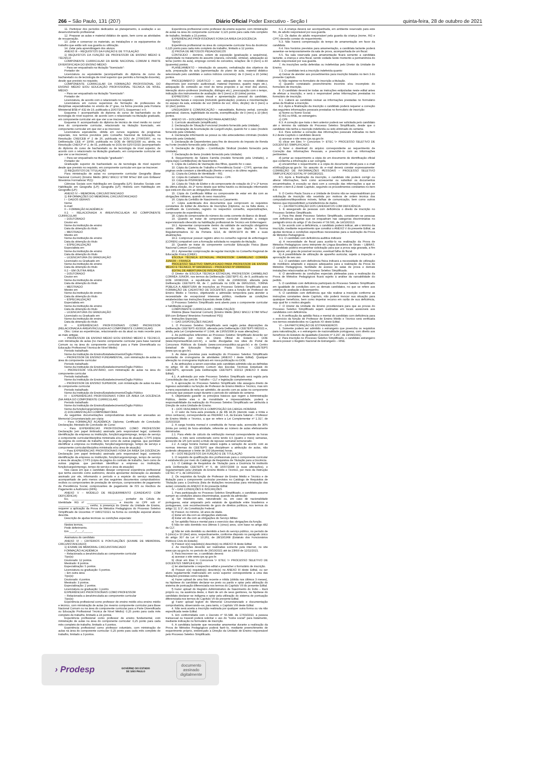266 – São Paulo, 131 (207) Diário Oficial Poder Executivo - Seção I quinta-feira, 28 de outubro de 2021
11. Participar dos períodos dedicados ao planejamento, à avaliação e ao desenvolvimento profissional.
12. Preparar as aulas e material didático de apoio, bem como as atividades de recuperação.
13. Zelar e conservar os materiais, as instalações e os equipamentos de trabalho que estão sob sua guarda ou utilização.
14. Zelar pela aprendizagem dos alunos.
ANEXO III – REQUISITOS DA FUNÇÃO E DE TITULAÇÃO
1) REQUISITOS DA FUNÇÃO DE PROFESSOR DE ENSINO MÉDIO E TÉCNICO
COMPONENTE CURRICULAR DA BASE NACIONAL COMUM E PARTE DIVERSIFICADA DO ENSINO MÉDIO:
– Para ser enquadrado na titulação "licenciado":
Portador de:
Licenciatura ou equivalente (acompanhado do diploma de curso de bacharelado ou de tecnologia de nível superior que permitiu a formação docente), desde que previsto no requisito.
COMPONENTE CURRICULAR DA FORMAÇÃO PROFISSIONAL DO ENSINO MÉDIO E/OU EDUCAÇÃO PROFISSIONAL TÉCNICA DE NÍVEL MÉDIO:
– Para ser enquadrado na titulação "licenciado":
Portador de:
Licenciatura, de acordo com o relacionado no requisito;
Licenciatura em cursos superiores de formação de professores de disciplinas especializadas no ensino de 2º grau, na forma prevista pela Portaria Ministerial BSB nº 432 de 19, publicada a 20/07/1971, Esquemas I e II.
Esquema I: acompanhado do diploma do curso de bacharelado ou de tecnologia de nível superior, de acordo com o relacionado na titulação graduado, em componente curricular em que vier a se inscrever.
Esquema II: acompanhado do diploma de técnico de nível médio no curso/área do componente curricular, relacionado na titulação licenciado, em componente curricular em que vier a se inscrever.
Licenciatura equivalente, obtida em cursos regulares de programas especiais, nos termos previstos pelo Conselho Nacional de Educação, na Resolução CNE/CEB nº 2 de 26, publicada no DOU de 27/06/1997, ou na Deliberação CEE nº 10/99, publicada no DOE de 08/01/2000 ou, ainda, na Resolução CNE/CP nº 2, de 01, publicada no DOU de 02/07/2015 (acompanhado do diploma do curso de bacharelado ou de tecnologia de nível superior, de acordo com o relacionado na titulação graduado, em componente curricular em que vier a se inscrever).
– Para ser enquadrado na titulação "graduado":
Portador de:
Graduação superior de bacharelado ou de tecnologia de nível superior desde que previsto no requisito, em componente curricular em que se inscrever.
2) REQUISITOS DE TITULAÇÃO
Para ministração de aulas no componente curricular Geografia (Base Nacional Comum) (Ensino Médio (BNC/ BNCC/ ETIM/ MTec/ EM com Ênfases/ Itinerários Formativos/ PD)):
Ciências Sociais com Habilitação em Geografia (LP); Estudos Sociais com Habilitação em Geografia (LP); Geografia (LP); História com Habilitação em Geografia (LP);
ANEXO IV – MEMORIAL CIRCUNSTANCIADO
1) INFORMAÇÕES DO MEMORIAL CIRCUNSTANCIADO
I – DADOS GERAIS:
Nome
E-mail
II – FORMAÇÃO ACADÊMICA:
II.1 – RELACIONADA A ÁREA/VINCULADA AO COMPONENTE CURRICULAR
– DOUTORADO
Doutor em
Nome da instituição de ensino
Data da obtenção do título
– MESTRADO
Mestre em
Nome da instituição de ensino
Data da obtenção do título
– ESPECIALIZAÇÃO
Especialista em
Nome da instituição de ensino
Data da obtenção do título
– LICENCIATURA OU GRADUAÇÃO
Licenciado ou Graduado em
Nome da instituição de ensino
Data da obtenção do título
II.2 – EM OUTRA ÁREA
– DOUTORADO
Doutor em
Nome da instituição de ensino
Data da obtenção do título
– MESTRADO
Mestre em
Nome da instituição de ensino
Data da obtenção do título
– ESPECIALIZAÇÃO
Especialista em
Nome da instituição de ensino
Data da obtenção do título
– LICENCIATURA OU GRADUAÇÃO
Licenciado ou Graduado em
Nome da instituição de ensino
Data da obtenção do título
III – EXPERIÊNCIAS PROFISSIONAIS COMO PROFESSOR (RELACIONADA A ÁREA/VINCULADA AO COMPONENTE CURRICULAR):
Obs.: Listar as experiências, relacionando–as da atual ou mais recente para as mais antigas.
– PROFESSOR DE ENSINO MÉDIO E/OU ENSINO MÉDIO E TÉCNICO, com ministração de aulas (no mesmo componente curricular para base nacional Comum ou na área do componente curricular para a Parte Diversificada ou Educação Profissional Técnica de Nível Médio)
Período trabalhado
Nome da Instituição de Ensino/Estabelecimento/Órgão Público
– PROFESSOR DE ENSINO FUNDAMENTAL, com ministração de aulas na área do componente curricular
Período trabalhado
Nome da Instituição de Ensino/Estabelecimento/Órgão Público
– PROFESSOR VOLUNTÁRIO, com ministração de aulas na área do componente curricular
Período trabalhado
Nome da Instituição de Ensino/Estabelecimento/Órgão Público
– PROFESSOR DE ENSINO SUPERIOR, com ministração de aulas na área do componente curricular
Período trabalhado
Nome da Instituição de Ensino/Estabelecimento/Órgão Público
IV – EXPERIÊNCIAS PROFISSIONAIS FORA DA ÁREA DA DOCÊNCIA (NA ÁREA DO COMPONENTE CURRICULAR)
Período trabalhado
Nome da Instituição de Ensino/Estabelecimento/Órgão Público
Nome da função/cargo/emprego
2) DOCUMENTAÇÃO COMPROBATÓRIA
As seguintes documentações comprobatórias deverão ser anexadas ao Memorial Circunstanciado por cópia:
– Para FORMAÇÃO ACADÊMICA: Diploma; Certificado de Conclusão; Declaração; Atestado de Conclusão de Curso
– Para EXPERIÊNCIAS PROFISSIONAIS COMO PROFESSOR: Declaração (em papel timbrado) assinada pelo responsável legal, contendo identificação da empresa ou instituição, função/cargo/emprego, tempo de serviço e componente curricular/disciplina ministrada e/ou área de atuação; CTPS (cópia da página do contrato de trabalho, bem como de outras páginas. que permitam identificar a empresa ou instituição, função/cargo/emprego, tempo de serviço e componente curricular/disciplina ministrada e/ou área de atuação)
– Para EXPERIÊNCIAS PROFISSIONAIS FORA DA ÁREA DA DOCÊNCIA: Declaração (em papel timbrado) assinada pelo responsável legal, contendo identificação da empresa ou instituição, função/cargo/emprego, tempo de serviço e área de atuação; CTPS (cópia da página do contrato de trabalho, bem como de outras páginas. que permitam identificar a empresa ou instituição, função/cargo/emprego, tempo de serviço e área de atuação)
Nos casos em que o candidato desejar comprovar experiência profissional que tenha exercido como autônomo, deverá apresentar declaração ou atestado assinado por ele, informando o período e a espécie do serviço realizado, acompanhado de pelo menos um dos seguintes documentos comprobatórios: recibos ou comprovantes de prestação de serviços, comprovantes de pagamento da Previdência Social, comprovantes de pagamento de ISS ou Recibos de Pagamento a Autônomo (RPA).
ANEXO V – MODELO DE REQUERIMENTO (CANDIDATO COM DEFICIÊNCIA)
Eu, ________________________________, portador da Célula de Identidade RG nº ___________________ e inscrito no CPF sob nº ___________________, venho, à presença do Diretor da Unidade de Ensino, requerer a aplicação da Prova de Métodos Pedagógicos do Processo Seletivo Simplificado de Docentes nº 046/27/2021 na forma ou condição especial abaixo descrita.
Descrição de ajudas técnicas ou condições especiais:
__________________________________________________
Nestes termos,
Pede deferimento.
Em ____/____/______
__________________________________________________
Assinatura do candidato
ANEXO VI – CRITÉRIOS E PONTUAÇÕES (EXAME DE MEMORIAL CIRCUNSTANCIADO)
1) EXAME DE MEMORIAL CIRCUNSTANCIADO
FORMAÇÃO ACADÊMICA
– Relacionada a área/vinculada ao componente curricular
Tipo(s):
Doutorado: 12 pontos.
Mestrado: 8 pontos.
Especialização: 5 pontos.
Licenciatura ou graduação: 5 pontos.
– Em outra área
Tipo(s):
Doutorado: 4 pontos.
Mestrado: 3 pontos.
Especialização: 2 pontos.
Licenciatura ou graduação: 1 ponto.
EXPERIÊNCIAS PROFISSIONAIS COMO PROFESSOR
– Relacionada a área/vinculada ao componente curricular
Tipo(s):
Experiência profissional como professor de ensino médio e/ou ensino médio e técnico, com ministração de aulas (no mesmo componente curricular para Base Nacional Comum ou na área do componente curricular para a Parte Diversificada ou Educação Profissional Técnica de Nível Médio): 0,25 ponto para cada mês completo de trabalho, limitado a 24 pontos.
Experiência profissional como professor de ensino fundamental, com ministração de aulas na área do componente curricular: 0,25 ponto para cada mês completo de trabalho, limitado a 6 pontos.
Experiência profissional como professor voluntário, com ministração de aulas na área do componente curricular: 0,25 ponto para cada mês completo de trabalho, limitado a 3 pontos.
Experiência profissional como professor de ensino superior, com ministração de aulas na área do componente curricular: 0,125 ponto para cada mês completo de trabalho, limitado a 15 pontos.
EXPERIÊNCIAS PROFISSIONAIS FORA DA ÁREA DA DOCÊNCIA
Tipo(s):
Experiência profissional na área do componente curricular fora da docência: 0,125 ponto para cada mês completo de trabalho, limitado a 12 pontos.
2) PROVA DE MÉTODOS PEDAGÓGICOS
CONTEÚDO – domínio, ordem de exposição (graduação e sequência), objetividade no tratamento do assunto (clareza, concisão, síntese), adequação ao tema (centro da aula), emprego correto de conceitos, relações: de 0 (zero) a 40 (quarenta) pontos.
PLANEJAMENTO – introdução do assunto, verbalização dos objetivos da aula, preparação da aula (apresentação do plano de aula, material didático selecionado pelo candidato e outros indícios concretos): de 0 (zero) a 20 (vinte) pontos.
PROCEDIMENTO DIDÁTICO – uso adequado de recursos didáticos disponíveis (por exemplo: audiovisual, material impresso, quadro negro etc.), adequação do conteúdo ao nível do tema proposto e ao nível dos alunos, interação aluno–professor (motivação, diálogos etc.), preocupação com o tempo, indicação dos instrumentos de avaliação: de 0 (zero) a 20 (vinte) pontos.
EXPRESSÃO – contato visual e apresentação pessoal do candidato, expressões faciais e corporais (incluindo gesticulação), postura e movimentação no espaço da sala, emissão de voz (timbre de voz, ritmo, dicção): de 0 (zero) a 10 (dez) pontos.
LINGUAGEM E COMUNICAÇÃO – naturalidade, fluência verbal, correção gramatical, clareza, legibilidade da escrita, exemplificação: de 0 (zero) a 10 (dez) pontos.
ANEXO VII – DOCUMENTAÇÃO PARA ADMISSÃO
1. Currículo atualizado (simplificado).
2. Declaração de Situação Funcional (modelo fornecido pela Unidade).
3. Declaração de Acumulação de Cargo/Função, quando for o caso (modelo fornecido pela Unidade).
4. Declaração informando se possui ou não antecedentes criminais (modelo fornecido pela Unidade).
5. Declaração de Dependentes para fins de desconto do Imposto de Renda na Fonte (modelo fornecido pela Unidade).
6. Declaração de Opção – Contribuição Sindical (modelo fornecido pela Unidade).
7. Declaração de Bens (modelo fornecido pela Unidade).
8. Requerimento de Salário Família (modelo fornecido pela Unidade), e cópia da(s) Certidão(ões) de Nascimento.
9. Cópia da Carteira de Vacinação dos filhos, quando for o caso.
10. Cópia da Carteira de Trabalho e Previdência Social – CTPS, apenas das páginas onde constam a identificação (frente e verso) e do último registro.
11. Cópia da Cédula de Identidade – RG.
12. Cópia do Cadastro de Pessoa Física – CPF.
13. Cópia do PIS/PASEP.
14. Cópia do Título de Eleitor e do comprovante de votação do 1º e 2º turnos da última eleição, do 2º turno desde que tenha havido ou declaração informando que está em dia com as obrigações eleitorais.
15. Cópia do Certificado Militar ou comprovante de estar em dia com as obrigações militares, quando do sexo masculino.
16. Cópia da Certidão de Nascimento ou Casamento.
17. Cópia autenticada dos documentos que comprovem os requisitos constantes do Edital de Abertura de Inscrições (Diploma, ou na falta deste, o Certificado de Conclusão, registro no respectivo conselho, especializações, comprovante de experiência).
18. Cópia do comprovante do número da conta corrente do Banco do Brasil.
19. Quando se tratar de componente curricular destinado a estágio supervisionado oferecido na habilitação profissional de Técnico em Enfermagem:
19.1. Apresentar comprovante dentro da validade de vacinação obrigatória contra difteria, tétano, hepatite, nos termos do que dispõe a Norma Regulamentadora 32 da Portaria 3214, de 08/06/1978 do Mtb e suas atualizações.
19.2. Comprovar possuir registro ativo no conselho regional de enfermagem (COREN) compatível com a formação solicitada no requisito de titulação.
20. Quando se tratar do componente curricular Educação Física (Base Nacional Comum Curricular):
20.1. Apresentar comprovação de regular inscrição no Conselho Regional de Educação Física (CREF).
ESCOLA TÉCNICA ESTADUAL PROFESSOR CARMELINO CORRÊA JUNIOR – FRANCA
PROCESSO SELETIVO SIMPLIFICADO PARA PROFESSOR DE ENSINO MÉDIO E TÉCNICO, Nº 046/28/2021 – PROCESSO Nº 09099/2021
EDITAL DE ABERTURA DE INSCRIÇÕES
O Diretor da ESCOLA TÉCNICA ESTADUAL PROFESSOR CARMELINO CORRÊA JUNIOR, nos termos da Deliberação CEETEPS 41, de 9, publicada no DOE 16/08/2018, e republicada no DOE de 23/08/2018, alterada pela Deliberação CEETEPS 68, de 7, publicada no DOE de 09/01/2021, TORNA PÚBLICA A ABERTURA de inscrições ao Processo Seletivo Simplificado para FORMAÇÃO DE CADASTRO DE DOCENTES, para a função de Professor de Ensino Médio e Técnico, objetivando a admissão temporária para atender a necessidade de excepcional interesse público, mediante as condições estabelecidas nas Instruções Especiais deste Edital.
O Processo Seletivo Simplificado será aberto para o componente curricular e habilitação a seguir:
COMPONENTE CURRICULAR – (HABILITAÇÃO):
História (Base Nacional Comum) (Ensino Médio (BNC/ BNCC/ ETIM/ MTec/ EM com Ênfases/ Itinerários Formativos/ PD))
Instruções Especiais
I – DAS DISPOSIÇÕES INICIAIS
1. O Processo Seletivo Simplificado será regido pelas disposições da Deliberação CEETEPS 41/2018, alterada pela Deliberação CEETEPS 68/2021 e, ainda, pela Lei Complementar nº 1.044, de 13/05/2008 (e suas alterações).
2. As publicações referentes ao Processo Seletivo Simplificado deverão ser acompanhadas por meio do Diário Oficial do Estado – DOE (www.imprensaoficial.com.br), e serão divulgadas nos sites do Portal de Concursos Públicos do Estado (www.concursopublico.sp.gov.br) e do Centro Estadual de Educação Tecnológica Paula Souza – CEETEPS (www.cps.sp.gov.br).
3. As datas previstas para realização do Processo Seletivo Simplificado constarão de cronograma de atividades (ANEXO I deste Edital). Qualquer alteração no cronograma implicará em nova publicação no DOE.
4. As atribuições a serem exercidas pelo candidato admitido são as definidas no artigo 93 do Regimento Comum das Escolas Técnicas Estaduais do CEETEPS, aprovado pela Deliberação CEETEPS 3/2013 (ANEXO II deste Edital).
4.1. A admissão por este Processo Seletivo Simplificado será regida pela Consolidação das Leis do Trabalho – CLT e legislação complementar.
5. A aprovação no Processo Seletivo Simplificado não assegura direito de ingresso automático na função de Professor de Ensino Médio e Técnico, mas sim a mera expectativa de nela ser admitido, de acordo com as aulas no componente curricular que possam surgir durante o período de validade do certame.
6. Objetivando garantir os princípios básicos que regem a Administração Pública, dentre eles o de moralidade e impessoalidade, poderá a responsabilidade da realização do Processo Seletivo Simplificado ser atribuída à Direção de outra Unidade de Ensino.
II – DOS VENCIMENTOS E COMPOSIÇÃO DA CARGA–HORÁRIA
1. O valor da hora–aula prestada é de R$ 18,35 (dezoito reais e trinta e cinco centavos), correspondente ao PADRÃO I–A, da Escala Salarial – Professor de Ensino Médio e Técnico, a que se refere a Lei Complementar nº 1.317, de 21/03/2018.
2. A carga horária mensal é constituída de horas–aula, acrescida de 30% (trinta por cento) de hora–atividade, referente ao número de aulas efetivamente ministradas.
2.1. Para efeito de cálculo da retribuição mensal correspondente às horas prestadas, o mês será considerado como tendo 4,5 (quatro e meio) semanas, acrescido de 1/6 (um sexto) a título de repouso semanal remunerado.
2.2. A carga horária mensal estará sujeita a variação de acordo com as normas internas do CEETEPS que disciplinam a atribuição de aulas, não podendo ultrapassar o limite de 200 (duzentas) horas.
III – DOS REQUISITOS DA FUNÇÃO E DE TITULAÇÃO
1. O requisito de qualificação dos profissionais para o componente curricular é estabelecido por meio do Catálogo de Requisitos de Titulação para a Docência.
1.1. O Catálogo de Requisitos de Titulação para a Docência foi instituído pela Deliberação CEETEPS nº 6, de 16/07/2008 (e suas alterações), e regulamentado pela Unidade do Ensino Médio e Técnico, por meio da Instrução CETEC nº 1, de 19/02/2013.
2. Os requisitos da função de Professor de Ensino Médio e Técnico e de titulação para o componente curricular previstos no Catálogo de Requisitos de Titulação para a Docência (lista de titulações necessárias para ministração das aulas) constarão do ANEXO III do presente Edital.
IV – DAS CONDIÇÕES E INSCRIÇÕES
1. Para participação no Processo Seletivo Simplificado, o candidato assume cumprir as condições abaixo discriminadas, quando da admissão:
a) Ser brasileiro nato, naturalizado ou, em caso de nacionalidade portuguesa, estar amparado pelo estatuto de igualdade entre brasileiros e portugueses, com reconhecimento de gozo de direitos políticos, nos termos do artigo 12, § 1º, da Constituição Federal;
b) Possuir, no mínimo, 18 anos de idade.
c) Estar em dia com as obrigações eleitorais.
d) Estar em dia com as obrigações do Serviço Militar.
e) Ter aptidão física e mental para o exercício das obrigações da função.
f) Não ter sido demitido nos últimos 5 (cinco) anos, com base no artigo 482 da CLT.
g) Não ter sido demitido ou demitido a bem do serviço público, no período de 5 (cinco) e 10 (dez) anos, respectivamente, conforme disposto no parágrafo único do artigo 307 da Lei nº 10.261, de 28/10/1968 (Estatuto dos Funcionários Públicos Civis do Estado).
h) Possuir o(s) requisito(s) descrito(s) no ANEXO III deste Edital.
2. As inscrições deverão ser realizadas somente pela internet, no site www.cps.sp.gov.br, no período de 29/10/2021 até às 23h59 de 12/11/2021.
3. Para inscrever–se, o candidato deverá:
a) acessar o site www.cps.sp.gov.br.
b) clicar em Etec \> Concursos \> ETEC \> PROCESSO SELETIVO DE DOCENTES SIMPLIFICADO.
c) ler atentamente o respectivo edital e preencher o formulário de inscrição.
d) Possuir o(s) requisito(s) descrito(s) no ANEXO III deste Edital, ou ser aluno regularmente matriculado em curso superior correspondente a uma das titulações previstas como requisito.
e) Fazer upload de uma foto recente e nítida (obtida nos últimos 3 meses), na hipótese do candidato declarar–se preto ou pardo e optar pela utilização do sistema de pontuação diferenciada nos termos do Capítulo VII do presente Edital.
f) Fazer upload do Registro Administrativo de Nascimento do Índio – Rani próprio ou, na ausência deste, o Rani de um de seus genitores, na hipótese do candidato declarar–se indígena e optar pela utilização do sistema de pontuação diferenciada nos termos do Capítulo VII do presente Edital.
g) Fazer upload legível do Memorial Circunstanciado e documentação comprobatória, observando–se, para tanto, o Capítulo VIII deste Edital.
4. Não será aceita a inscrição realizada por qualquer outra forma ou via não especificada neste Edital.
5. Em conformidade com o Decreto nº 55.588, de 17/03/2010, a pessoa transexual ou travesti poderá solicitar o uso do "nome social" para tratamento, mediante indicação no formulário de inscrição.
6. A candidata lactante que necessitar amamentar durante a realização da Prova de Métodos Pedagógicos poderá fazê–lo, mediante preenchimento de requerimento próprio, endereçado a Direção da Unidade de Ensino responsável pelo Processo Seletivo Simplificado.
6.1. A criança deverá ser acompanhada, em ambiente reservado para este fim, de adulto responsável por sua guarda.
6.2. Os dados do adulto responsável pela guarda da criança (nome, RG e CPF) deverão constar do requerimento.
6.3. Não haverá compensação do tempo de amamentação em favor da candidata.
6.4. Nos horários previstos para amamentação, a candidata lactante poderá ausentar–se temporariamente da sala de prova, acompanhada de um fiscal.
6.5. Na sala reservada para amamentação ficará somente a candidata lactante, a criança e uma fiscal, sendo vedada neste momento a permanência do adulto responsável por sua guarda.
7. As inscrições serão deferidas ou indeferidas pelo Diretor da Unidade de Ensino.
7.1. O candidato terá a inscrição indeferida quanto:
a) Deixar de atender aos procedimentos para inscrição listados no item 3 do presente Capítulo.
b) Não registrar no formulário de inscrição a titulação.
c) Quando constatado preenchimento incorreto e/ou incompleto do formulário de inscrição.
8. O candidato deverá ler todas as instruções estipuladas neste edital antes de efetuar a inscrição, e será o responsável pelas informações prestadas no formulário de inscrição.
8.1. Caberá ao candidato revisar as informações prestadas no formulário antes de finalizar a inscrição.
8.2. Após a finalização da inscrição o candidato poderá requerer a correção das seguintes informações pessoais prestadas no formulário de inscrição:
a) Nome ou Nome Social.
b) RG ou RNE, se estrangeiro.
c) CPF.
8.3. A correção que trata o item anterior poderá ser solicitada pelo candidato até o término da validade do Processo Seletivo Simplificado, desde que o candidato não tenha a inscrição indeferida ou sido eliminado do certame.
8.4. Para solicitar a correção das informações pessoais indicadas no item 8.2 deste Capítulo o candidato deverá:
a) acessar o site www.cps.sp.gov.br.
b) clicar em Etec \> Concursos \> ETEC \> PROCESSO SELETIVO DE DOCENTES SIMPLIFICADO.
c) fazer o download do arquivo correspondente ao requerimento de Correção das Informações Pessoais, e preenchê–lo com as informações pertinentes.
d) juntar ao requerimento a cópia de um documento de identificação oficial que contenha a informação a ser corrigida.
e) encaminhar o requerimento e a cópia do documento oficial para o e–mail e046op@cps.sp.gov.br. No assunto do e–mail deverá constar expressamente: CORREÇÃO DE INFORMAÇÕES PESSOAIS – PROCESSO SELETIVO SIMPLIFICADO EDITAL Nº 046/28/2021.
8.5. Após a finalização da inscrição, o candidato não poderá corrigir ou alterar informações, bem como acrescentar ou substituir os documentos encaminhados. A exceção se dará com a correção das informações a que se referem o item 8.2 deste Capítulo, seguindo os procedimentos constantes no item 8.4.
9. O Centro Paula Souza e a Unidade de Ensino não se responsabilizam por solicitação de inscrição não recebida por motivos de ordem técnica dos computadores/dispositivos móveis, falhas de comunicação, bem como outros fatores que impossibilitem a transferência de dados.
V – DA PARTICIPAÇÃO DOS CANDIDATOS COM DEFICIÊNCIA
1. É assegurado às pessoas com deficiência o direito de inscrição no Processo Seletivo Simplificado.
2. Para fins deste Processo Seletivo Simplificado, consideram–se pessoas com deficiência aquelas que se enquadram nas categorias discriminadas no parágrafo único do artigo 1º do Decreto nº 59.591, de 14/10/2013.
3. De acordo com a deficiência, o candidato poderá indicar, até o término da inscrição, mediante requerimento que constitui o ANEXO V do presente Edital, as ajudas técnicas e condições específicas necessárias para a realização da Prova de Métodos Pedagógicos.
3.1. O candidato com deficiência auditiva indicará:
a) A necessidade de fiscal para auxiliá–lo na realização da Prova de Métodos Pedagógicos como intérprete de Língua Brasileira de Sinais – LIBRAS. O candidato poderá encaminhar solicitação para que a prova seja gravada, a fim de apurar, em grau de possível recurso, eventual falha do fiscal.
b) A possibilidade de utilização de aparelho auricular, sujeito a inspeção e aprovação de seu uso.
3.2. O candidato com deficiência física indicará a necessidade de utilização de mobiliário adaptado e espaços adequados para a realização da Prova de Métodos Pedagógicos, facilidade de acesso às salas de prova e demais instalações relacionadas ao Processo Seletivo Simplificado.
4. O atendimento às condições especiais pleiteadas para a realização da Prova de Métodos Pedagógicos ficará sujeito à análise da razoabilidade do pedido.
5. O candidato com deficiência participará do Processo Seletivo Simplificado em igualdade de condições com os demais candidatos, no que se refere aos critérios de avaliação e desempenho.
6. O candidato com deficiência que não realizar a inscrição conforme as instruções constantes deste Capítulo, não poderá invocar sua situação para quaisquer benefícios, bem como impetrar recurso em razão de sua deficiência, seja qual for o motivo alegado.
7. O Diretor da Unidade de Ensino providenciará para que as provas do Processo Seletivo Simplificado sejam realizadas em locais acessíveis aos candidatos com deficiência.
8. A verificação da aptidão física e mental do candidato com deficiência para o exercício da função de Professor de Ensino Médio e Técnico será verificada nos termos estabelecidos no Capítulo XII deste Edital.
VI – DA PARTICIPAÇÃO DE ESTRANGEIROS
1. Somente poderá ser admitido o estrangeiro que preencha os requisitos para naturalização, e o estrangeiro de nacionalidade portuguesa, com direito aos benefícios do Estatuto da Igualdade (Decreto nº 3.297, de 19/09/2001).
2. Para inscrição no Processo Seletivo Simplificado, o candidato estrangeiro deverá possuir o Registro Nacional de Estrangeiro – RNE.
› Prodesp GOVERNO DO ESTADO
DE SÃO PAULO documento
assinado
digitalmente